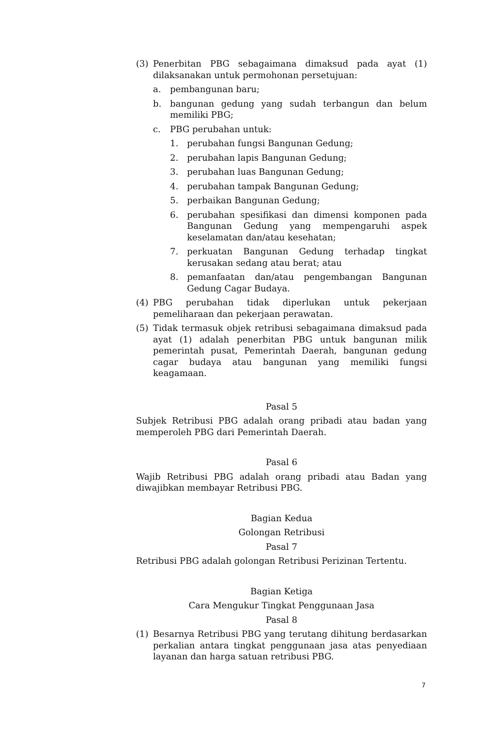(3) Penerbitan PBG sebagaimana dimaksud pada ayat (1) dilaksanakan untuk permohonan persetujuan:
a. pembangunan baru;
b. bangunan gedung yang sudah terbangun dan belum memiliki PBG;
c. PBG perubahan untuk:
1. perubahan fungsi Bangunan Gedung;
2. perubahan lapis Bangunan Gedung;
3. perubahan luas Bangunan Gedung;
4. perubahan tampak Bangunan Gedung;
5. perbaikan Bangunan Gedung;
6. perubahan spesifikasi dan dimensi komponen pada Bangunan Gedung yang mempengaruhi aspek keselamatan dan/atau kesehatan;
7. perkuatan Bangunan Gedung terhadap tingkat kerusakan sedang atau berat; atau
8. pemanfaatan dan/atau pengembangan Bangunan Gedung Cagar Budaya.
(4) PBG perubahan tidak diperlukan untuk pekerjaan pemeliharaan dan pekerjaan perawatan.
(5) Tidak termasuk objek retribusi sebagaimana dimaksud pada ayat (1) adalah penerbitan PBG untuk bangunan milik pemerintah pusat, Pemerintah Daerah, bangunan gedung cagar budaya atau bangunan yang memiliki fungsi keagamaan.
Pasal 5
Subjek Retribusi PBG adalah orang pribadi atau badan yang memperoleh PBG dari Pemerintah Daerah.
Pasal 6
Wajib Retribusi PBG adalah orang pribadi atau Badan yang diwajibkan membayar Retribusi PBG.
Bagian Kedua
Golongan Retribusi
Pasal 7
Retribusi PBG adalah golongan Retribusi Perizinan Tertentu.
Bagian Ketiga
Cara Mengukur Tingkat Penggunaan Jasa
Pasal 8
(1) Besarnya Retribusi PBG yang terutang dihitung berdasarkan perkalian antara tingkat penggunaan jasa atas penyediaan layanan dan harga satuan retribusi PBG.
7